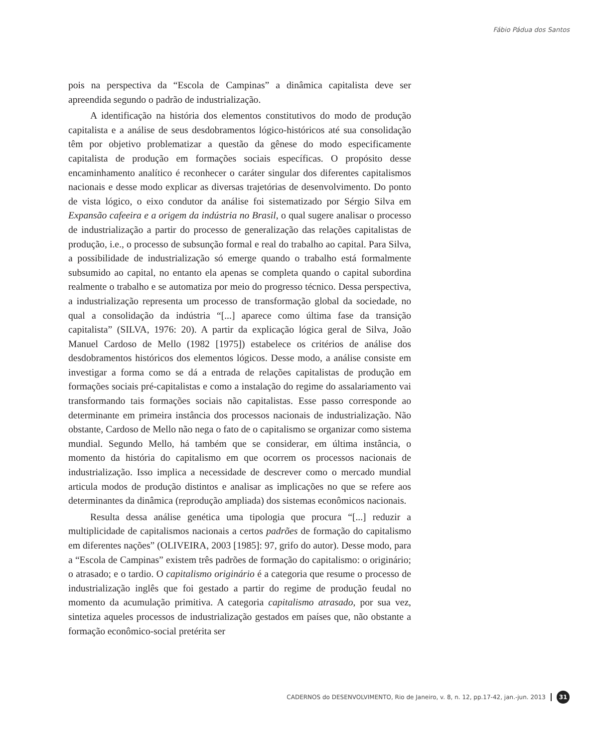Fábio Pádua dos Santos
pois na perspectiva da “Escola de Campinas” a dinâmica capitalista deve ser apreendida segundo o padrão de industrialização.
A identificação na história dos elementos constitutivos do modo de produção capitalista e a análise de seus desdobramentos lógico-históricos até sua consolidação têm por objetivo problematizar a questão da gênese do modo especificamente capitalista de produção em formações sociais específicas. O propósito desse encaminhamento analítico é reconhecer o caráter singular dos diferentes capitalismos nacionais e desse modo explicar as diversas trajetórias de desenvolvimento. Do ponto de vista lógico, o eixo condutor da análise foi sistematizado por Sérgio Silva em Expansão cafeeira e a origem da indústria no Brasil, o qual sugere analisar o processo de industrialização a partir do processo de generalização das relações capitalistas de produção, i.e., o processo de subsunção formal e real do trabalho ao capital. Para Silva, a possibilidade de industrialização só emerge quando o trabalho está formalmente subsumido ao capital, no entanto ela apenas se completa quando o capital subordina realmente o trabalho e se automatiza por meio do progresso técnico. Dessa perspectiva, a industrialização representa um processo de transformação global da sociedade, no qual a consolidação da indústria “[...] aparece como última fase da transição capitalista” (SILVA, 1976: 20). A partir da explicação lógica geral de Silva, João Manuel Cardoso de Mello (1982 [1975]) estabelece os critérios de análise dos desdobramentos históricos dos elementos lógicos. Desse modo, a análise consiste em investigar a forma como se dá a entrada de relações capitalistas de produção em formações sociais pré-capitalistas e como a instalação do regime do assalariamento vai transformando tais formações sociais não capitalistas. Esse passo corresponde ao determinante em primeira instância dos processos nacionais de industrialização. Não obstante, Cardoso de Mello não nega o fato de o capitalismo se organizar como sistema mundial. Segundo Mello, há também que se considerar, em última instância, o momento da história do capitalismo em que ocorrem os processos nacionais de industrialização. Isso implica a necessidade de descrever como o mercado mundial articula modos de produção distintos e analisar as implicações no que se refere aos determinantes da dinâmica (reprodução ampliada) dos sistemas econômicos nacionais.
Resulta dessa análise genética uma tipologia que procura “[...] reduzir a multiplicidade de capitalismos nacionais a certos padrões de formação do capitalismo em diferentes nações” (OLIVEIRA, 2003 [1985]: 97, grifo do autor). Desse modo, para a “Escola de Campinas” existem três padrões de formação do capitalismo: o originário; o atrasado; e o tardio. O capitalismo originário é a categoria que resume o processo de industrialização inglês que foi gestado a partir do regime de produção feudal no momento da acumulação primitiva. A categoria capitalismo atrasado, por sua vez, sintetiza aqueles processos de industrialização gestados em países que, não obstante a formação econômico-social pretérita ser
CADERNOS do DESENVOLVIMENTO, Rio de Janeiro, v. 8, n. 12, pp.17-42, jan.-jun. 2013 31